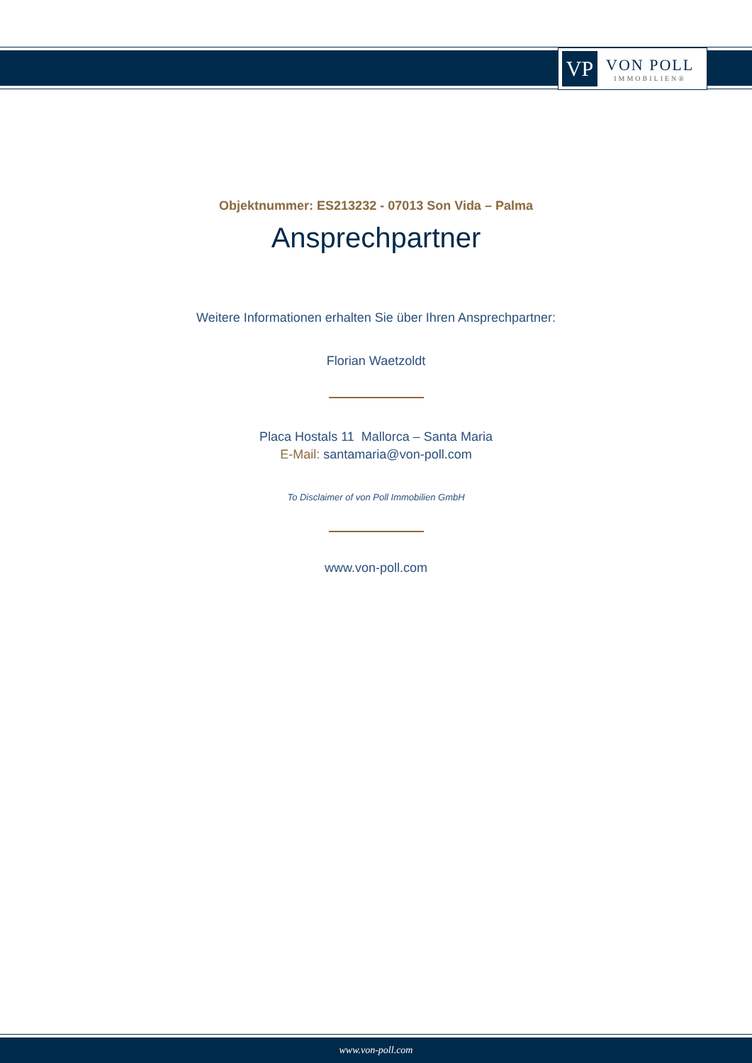VP
VON POLL
IMMOBILIEN®
Objektnummer: ES213232 - 07013 Son Vida – Palma
Ansprechpartner
Weitere Informationen erhalten Sie über Ihren Ansprechpartner:
Florian Waetzoldt
Placa Hostals 11 Mallorca – Santa Maria
E-Mail: santamaria@von-poll.com
To Disclaimer of von Poll Immobilien GmbH
www.von-poll.com
www.von-poll.com